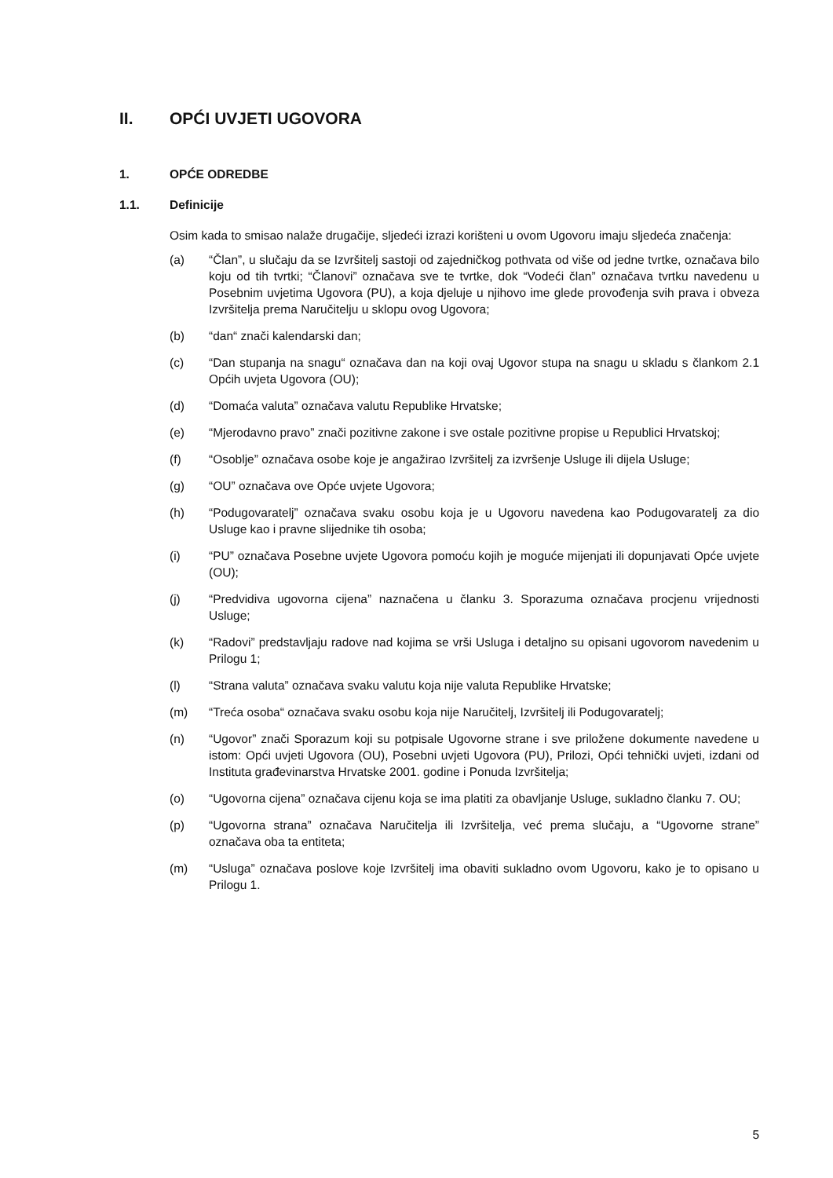II. OPĆI UVJETI UGOVORA
1. OPĆE ODREDBE
1.1. Definicije
Osim kada to smisao nalaže drugačije, sljedeći izrazi korišteni u ovom Ugovoru imaju sljedeća značenja:
(a) “Član”, u slučaju da se Izvršitelj sastoji od zajedničkog pothvata od više od jedne tvrtke, označava bilo koju od tih tvrtki; “Članovi” označava sve te tvrtke, dok “Vodeći član” označava tvrtku navedenu u Posebnim uvjetima Ugovora (PU), a koja djeluje u njihovo ime glede provođenja svih prava i obveza Izvršitelja prema Naručitelju u sklopu ovog Ugovora;
(b) “dan“ znači kalendarski dan;
(c) “Dan stupanja na snagu“ označava dan na koji ovaj Ugovor stupa na snagu u skladu s člankom 2.1 Općih uvjeta Ugovora (OU);
(d) “Domaća valuta” označava valutu Republike Hrvatske;
(e) “Mjerodavno pravo” znači pozitivne zakone i sve ostale pozitivne propise u Republici Hrvatskoj;
(f) “Osoblje” označava osobe koje je angažirao Izvršitelj za izvršenje Usluge ili dijela Usluge;
(g) “OU” označava ove Opće uvjete Ugovora;
(h) “Podugovaratelj” označava svaku osobu koja je u Ugovoru navedena kao Podugovaratelj za dio Usluge kao i pravne slijednike tih osoba;
(i) “PU” označava Posebne uvjete Ugovora pomoću kojih je moguće mijenjati ili dopunjavati Opće uvjete (OU);
(j) “Predvidiva ugovorna cijena” naznačena u članku 3. Sporazuma označava procjenu vrijednosti Usluge;
(k) “Radovi” predstavljaju radove nad kojima se vrši Usluga i detaljno su opisani ugovorom navedenim u Prilogu 1;
(l) “Strana valuta” označava svaku valutu koja nije valuta Republike Hrvatske;
(m) “Treća osoba“ označava svaku osobu koja nije Naručitelj, Izvršitelj ili Podugovaratelj;
(n) “Ugovor” znači Sporazum koji su potpisale Ugovorne strane i sve priložene dokumente navedene u istom: Opći uvjeti Ugovora (OU), Posebni uvjeti Ugovora (PU), Prilozi, Opći tehnički uvjeti, izdani od Instituta građevinarstva Hrvatske 2001. godine i Ponuda Izvršitelja;
(o) “Ugovorna cijena” označava cijenu koja se ima platiti za obavljanje Usluge, sukladno članku 7. OU;
(p) “Ugovorna strana” označava Naručitelja ili Izvršitelja, već prema slučaju, a “Ugovorne strane” označava oba ta entiteta;
(m) “Usluga” označava poslove koje Izvršitelj ima obaviti sukladno ovom Ugovoru, kako je to opisano u Prilogu 1.
5